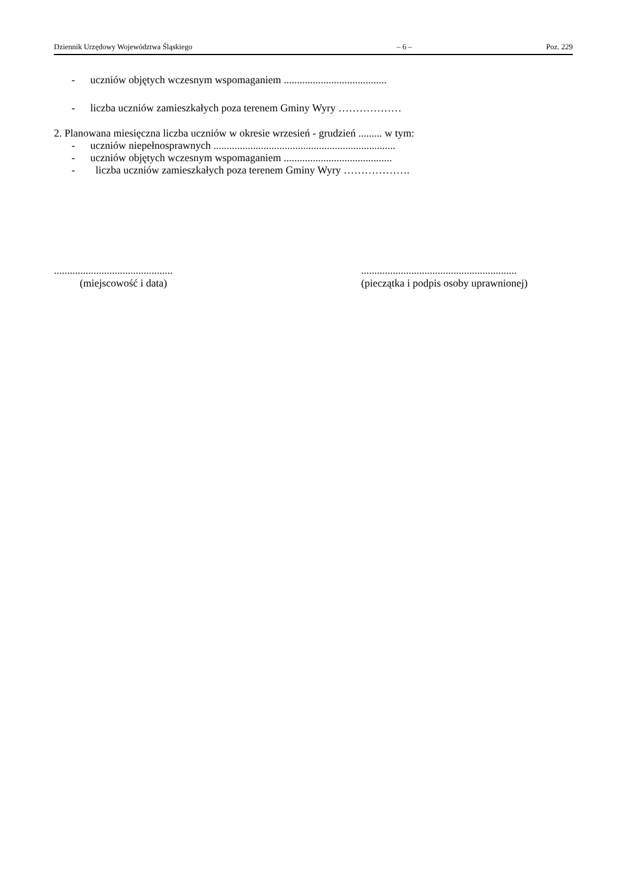Dziennik Urzędowy Województwa Śląskiego – 6 – Poz. 229
- uczniów objętych wczesnym wspomaganiem .......................................
- liczba uczniów zamieszkałych poza terenem Gminy Wyry ………………
2. Planowana miesięczna liczba uczniów w okresie wrzesień - grudzień ......... w tym:
- uczniów niepełnosprawnych .....................................................................
- uczniów objętych wczesnym wspomaganiem .........................................
- liczba uczniów zamieszkałych poza terenem Gminy Wyry ……………….
.............................................
(miejscowość i data)
...........................................................
(pieczątka i podpis osoby uprawnionej)